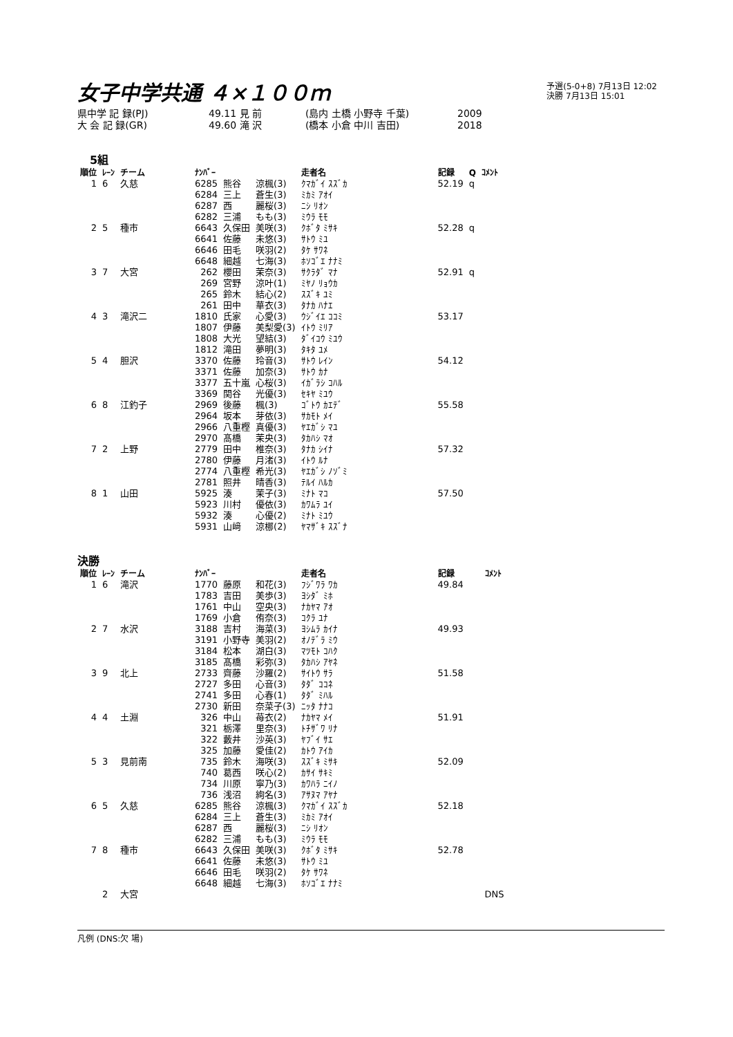女子中学共通 ４×１００ｍ
予選(5-0+8) 7月13日 12:02
決勝 7月13日 15:01
県中学 記 録(PJ) 49.11 見 前 (島内 土橋 小野寺 千葉) 2009
大 会 記 録(GR) 49.60 滝 沢 (橋本 小倉 中川 吉田) 2018
5組
| 順位 | ﾚｰﾝ | チーム | ﾅﾝﾊﾞｰ | | | 走者名 | 記録 | Q | ｺﾒﾝﾄ |
| --- | --- | --- | --- | --- | --- | --- | --- | --- | --- |
| 1 | 6 | 久慈 | 6285 | 熊谷 | 涼楓(3) | ｸﾏｶﾞｲ ｽｽﾞｶ | 52.19 | q | |
| | | | 6284 | 三上 | 蒼生(3) | ﾐｶﾐ ｱｵｲ | | | |
| | | | 6287 | 西 | 麗桜(3) | ﾆｼ ﾘｵﾝ | | | |
| | | | 6282 | 三浦 | もも(3) | ﾐｳﾗ ﾓﾓ | | | |
| 2 | 5 | 種市 | 6643 | 久保田 | 美咲(3) | ｸﾎﾞﾀ ﾐｻｷ | 52.28 | q | |
| | | | 6641 | 佐藤 | 未悠(3) | ｻﾄｳ ﾐﾕ | | | |
| | | | 6646 | 田毛 | 咲羽(2) | ﾀｹ ｻﾜﾈ | | | |
| | | | 6648 | 細越 | 七海(3) | ﾎｿｺﾞｴ ﾅﾅﾐ | | | |
| 3 | 7 | 大宮 | 262 | 櫻田 | 茉奈(3) | ｻｸﾗﾀﾞ ﾏﾅ | 52.91 | q | |
| | | | 269 | 宮野 | 涼叶(1) | ﾐﾔﾉ ﾘｮｳｶ | | | |
| | | | 265 | 鈴木 | 結心(2) | ｽｽﾞｷ ﾕﾐ | | | |
| | | | 261 | 田中 | 華衣(3) | ﾀﾅｶ ﾊﾅｴ | | | |
| 4 | 3 | 滝沢二 | 1810 | 氏家 | 心愛(3) | ｳｼﾞｲｴ ｺｺﾐ | 53.17 | | |
| | | | 1807 | 伊藤 | 美梨愛(3) | ｲﾄｳ ﾐﾘｱ | | | |
| | | | 1808 | 大光 | 望結(3) | ﾀﾞｲｺｳ ﾐﾕｳ | | | |
| | | | 1812 | 滝田 | 夢明(3) | ﾀｷﾀ ﾕﾒ | | | |
| 5 | 4 | 胆沢 | 3370 | 佐藤 | 玲音(3) | ｻﾄｳ ﾚｲﾝ | 54.12 | | |
| | | | 3371 | 佐藤 | 加奈(3) | ｻﾄｳ ｶﾅ | | | |
| | | | 3377 | 五十嵐 | 心桜(3) | ｲｶﾞﾗｼ ｺﾊﾙ | | | |
| | | | 3369 | 関谷 | 光優(3) | ｾｷﾔ ﾐﾕｳ | | | |
| 6 | 8 | 江釣子 | 2969 | 後藤 | 楓(3) | ｺﾞﾄｳ ｶｴﾃﾞ | 55.58 | | |
| | | | 2964 | 坂本 | 芽依(3) | ｻｶﾓﾄ ﾒｲ | | | |
| | | | 2966 | 八重樫 | 真優(3) | ﾔｴｶﾞｼ ﾏﾕ | | | |
| | | | 2970 | 髙橋 | 茉央(3) | ﾀｶﾊｼ ﾏｵ | | | |
| 7 | 2 | 上野 | 2779 | 田中 | 椎奈(3) | ﾀﾅｶ ｼｲﾅ | 57.32 | | |
| | | | 2780 | 伊藤 | 月渚(3) | ｲﾄｳ ﾙﾅ | | | |
| | | | 2774 | 八重樫 | 希光(3) | ﾔｴｶﾞｼ ﾉｿﾞﾐ | | | |
| | | | 2781 | 照井 | 晴香(3) | ﾃﾙｲ ﾊﾙｶ | | | |
| 8 | 1 | 山田 | 5925 | 湊 | 茉子(3) | ﾐﾅﾄ ﾏｺ | 57.50 | | |
| | | | 5923 | 川村 | 優依(3) | ｶﾜﾑﾗ ﾕｲ | | | |
| | | | 5932 | 湊 | 心優(2) | ﾐﾅﾄ ﾐﾕｳ | | | |
| | | | 5931 | 山﨑 | 涼梛(2) | ﾔﾏｻﾞｷ ｽｽﾞﾅ | | | |
決勝
| 順位 | ﾚｰﾝ | チーム | ﾅﾝﾊﾞｰ | | | 走者名 | 記録 | ｺﾒﾝﾄ |
| --- | --- | --- | --- | --- | --- | --- | --- | --- |
| 1 | 6 | 滝沢 | 1770 | 藤原 | 和花(3) | ﾌｼﾞﾜﾗ ﾜｶ | 49.84 | |
| | | | 1783 | 吉田 | 美歩(3) | ﾖｼﾀﾞ ﾐﾎ | | |
| | | | 1761 | 中山 | 空央(3) | ﾅｶﾔﾏ ｱｵ | | |
| | | | 1769 | 小倉 | 侑奈(3) | ｺｸﾗ ﾕﾅ | | |
| 2 | 7 | 水沢 | 3188 | 吉村 | 海菜(3) | ﾖｼﾑﾗ ｶｲﾅ | 49.93 | |
| | | | 3191 | 小野寺 | 美羽(2) | ｵﾉﾃﾞﾗ ﾐｳ | | |
| | | | 3184 | 松本 | 湖白(3) | ﾏﾂﾓﾄ ｺﾊｸ | | |
| | | | 3185 | 髙橋 | 彩弥(3) | ﾀｶﾊｼ ｱﾔﾈ | | |
| 3 | 9 | 北上 | 2733 | 齊藤 | 沙羅(2) | ｻｲﾄｳ ｻﾗ | 51.58 | |
| | | | 2727 | 多田 | 心音(3) | ﾀﾀﾞ ｺｺﾈ | | |
| | | | 2741 | 多田 | 心春(1) | ﾀﾀﾞ ﾐﾊﾙ | | |
| | | | 2730 | 新田 | 奈菜子(3) | ﾆｯﾀ ﾅﾅｺ | | |
| 4 | 4 | 土淵 | 326 | 中山 | 苺衣(2) | ﾅｶﾔﾏ ﾒｲ | 51.91 | |
| | | | 321 | 栃澤 | 里奈(3) | ﾄﾁｻﾞﾜ ﾘﾅ | | |
| | | | 322 | 藪井 | 沙英(3) | ﾔﾌﾞｲ ｻｴ | | |
| | | | 325 | 加藤 | 愛佳(2) | ｶﾄｳ ｱｲｶ | | |
| 5 | 3 | 見前南 | 735 | 鈴木 | 海咲(3) | ｽｽﾞｷ ﾐｻｷ | 52.09 | |
| | | | 740 | 葛西 | 咲心(2) | ｶｻｲ ｻｷﾐ | | |
| | | | 734 | 川原 | 寧乃(3) | ｶﾜﾊﾗ ﾆｲﾉ | | |
| | | | 736 | 浅沼 | 絢名(3) | ｱｻﾇﾏ ｱﾔﾅ | | |
| 6 | 5 | 久慈 | 6285 | 熊谷 | 涼楓(3) | ｸﾏｶﾞｲ ｽｽﾞｶ | 52.18 | |
| | | | 6284 | 三上 | 蒼生(3) | ﾐｶﾐ ｱｵｲ | | |
| | | | 6287 | 西 | 麗桜(3) | ﾆｼ ﾘｵﾝ | | |
| | | | 6282 | 三浦 | もも(3) | ﾐｳﾗ ﾓﾓ | | |
| 7 | 8 | 種市 | 6643 | 久保田 | 美咲(3) | ｸﾎﾞﾀ ﾐｻｷ | 52.78 | |
| | | | 6641 | 佐藤 | 未悠(3) | ｻﾄｳ ﾐﾕ | | |
| | | | 6646 | 田毛 | 咲羽(2) | ﾀｹ ｻﾜﾈ | | |
| | | | 6648 | 細越 | 七海(3) | ﾎｿｺﾞｴ ﾅﾅﾐ | | |
| | 2 | 大宮 | | | | | | DNS |
凡例 (DNS:欠 場)